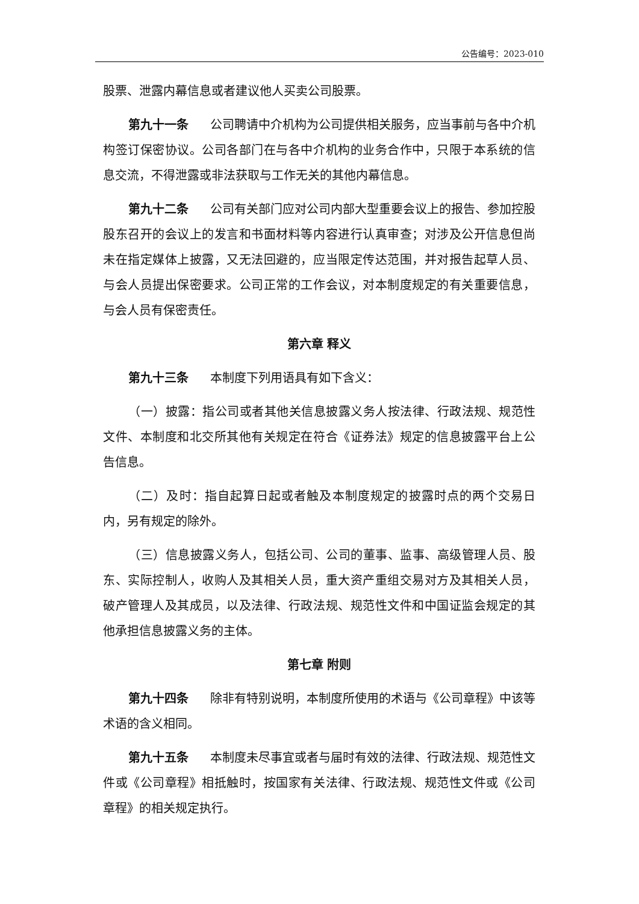公告编号：2023-010
股票、泄露内幕信息或者建议他人买卖公司股票。
第九十一条 公司聘请中介机构为公司提供相关服务，应当事前与各中介机构签订保密协议。公司各部门在与各中介机构的业务合作中，只限于本系统的信息交流，不得泄露或非法获取与工作无关的其他内幕信息。
第九十二条 公司有关部门应对公司内部大型重要会议上的报告、参加控股股东召开的会议上的发言和书面材料等内容进行认真审查；对涉及公开信息但尚未在指定媒体上披露，又无法回避的，应当限定传达范围，并对报告起草人员、与会人员提出保密要求。公司正常的工作会议，对本制度规定的有关重要信息，与会人员有保密责任。
第六章 释义
第九十三条 本制度下列用语具有如下含义：
（一）披露：指公司或者其他关信息披露义务人按法律、行政法规、规范性文件、本制度和北交所其他有关规定在符合《证券法》规定的信息披露平台上公告信息。
（二）及时：指自起算日起或者触及本制度规定的披露时点的两个交易日内，另有规定的除外。
（三）信息披露义务人，包括公司、公司的董事、监事、高级管理人员、股东、实际控制人，收购人及其相关人员，重大资产重组交易对方及其相关人员，破产管理人及其成员，以及法律、行政法规、规范性文件和中国证监会规定的其他承担信息披露义务的主体。
第七章 附则
第九十四条 除非有特别说明，本制度所使用的术语与《公司章程》中该等术语的含义相同。
第九十五条 本制度未尽事宜或者与届时有效的法律、行政法规、规范性文件或《公司章程》相抵触时，按国家有关法律、行政法规、规范性文件或《公司章程》的相关规定执行。